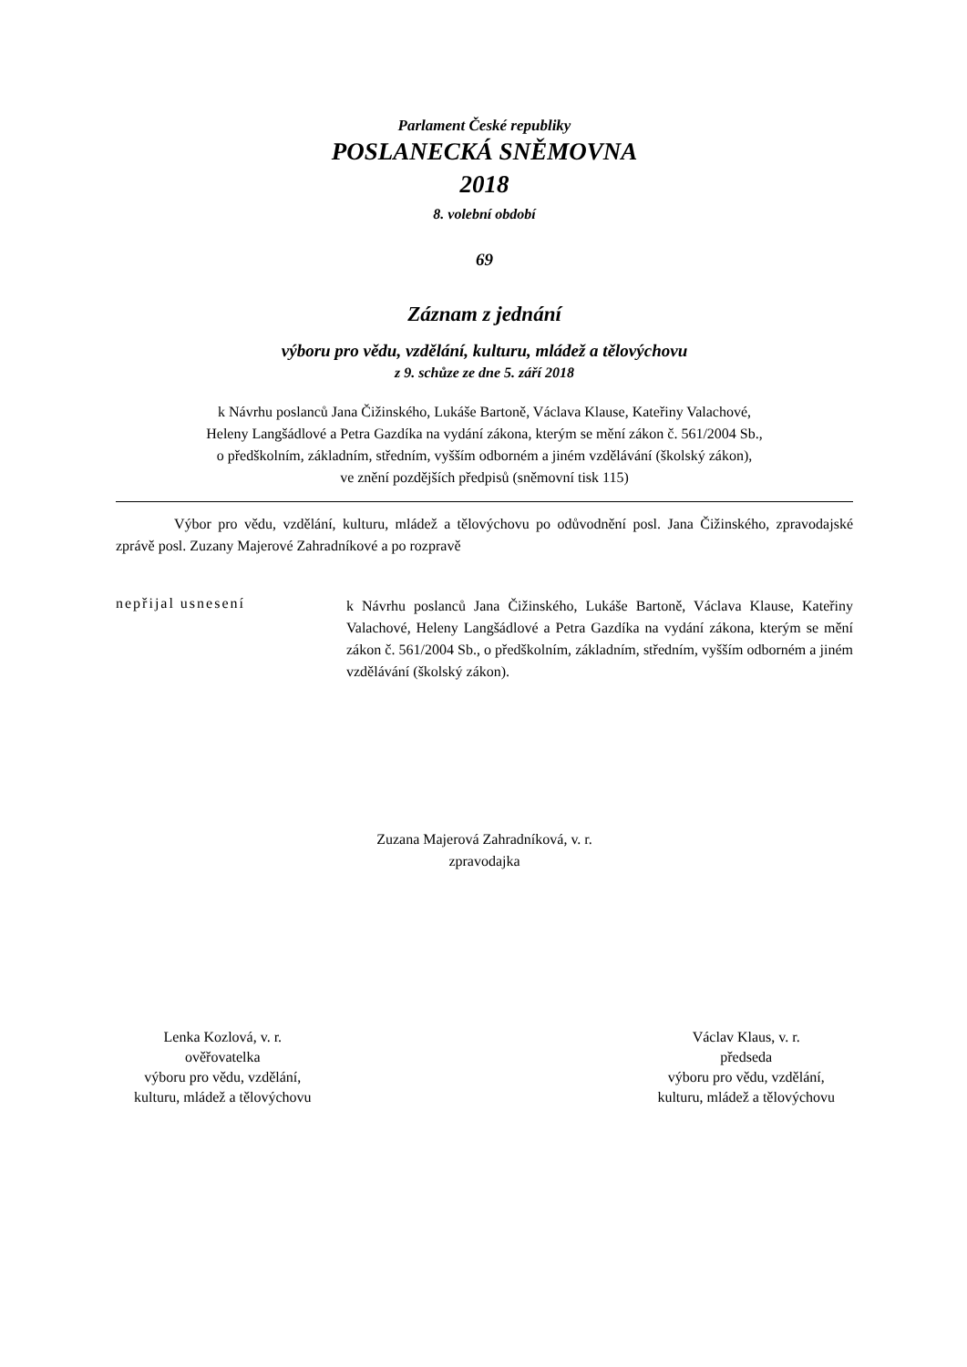Parlament České republiky
POSLANECKÁ SNĚMOVNA
2018
8. volební období
69
Záznam z jednání
výboru pro vědu, vzdělání, kulturu, mládež a tělovýchovu
z 9. schůze ze dne 5. září 2018
k Návrhu poslanců Jana Čižinského, Lukáše Bartoně, Václava Klause, Kateřiny Valachové,
Heleny Langšádlové a Petra Gazdíka na vydání zákona, kterým se mění zákon č. 561/2004 Sb.,
o předškolním, základním, středním, vyšším odborném a jiném vzdělávání (školský zákon),
ve znění pozdějších předpisů (sněmovní tisk 115)
Výbor pro vědu, vzdělání, kulturu, mládež a tělovýchovu po odůvodnění posl. Jana Čižinského, zpravodajské zprávě posl. Zuzany Majerové Zahradníkové a po rozpravě
nepřijal usnesení
k Návrhu poslanců Jana Čižinského, Lukáše Bartoně, Václava Klause, Kateřiny Valachové, Heleny Langšádlové a Petra Gazdíka na vydání zákona, kterým se mění zákon č. 561/2004 Sb., o předškolním, základním, středním, vyšším odborném a jiném vzdělávání (školský zákon).
Zuzana Majerová Zahradníková, v. r.
zpravodajka
Lenka Kozlová, v. r.
ověřovatelka
výboru pro vědu, vzdělání,
kulturu, mládež a tělovýchovu
Václav Klaus, v. r.
předseda
výboru pro vědu, vzdělání,
kulturu, mládež a tělovýchovu